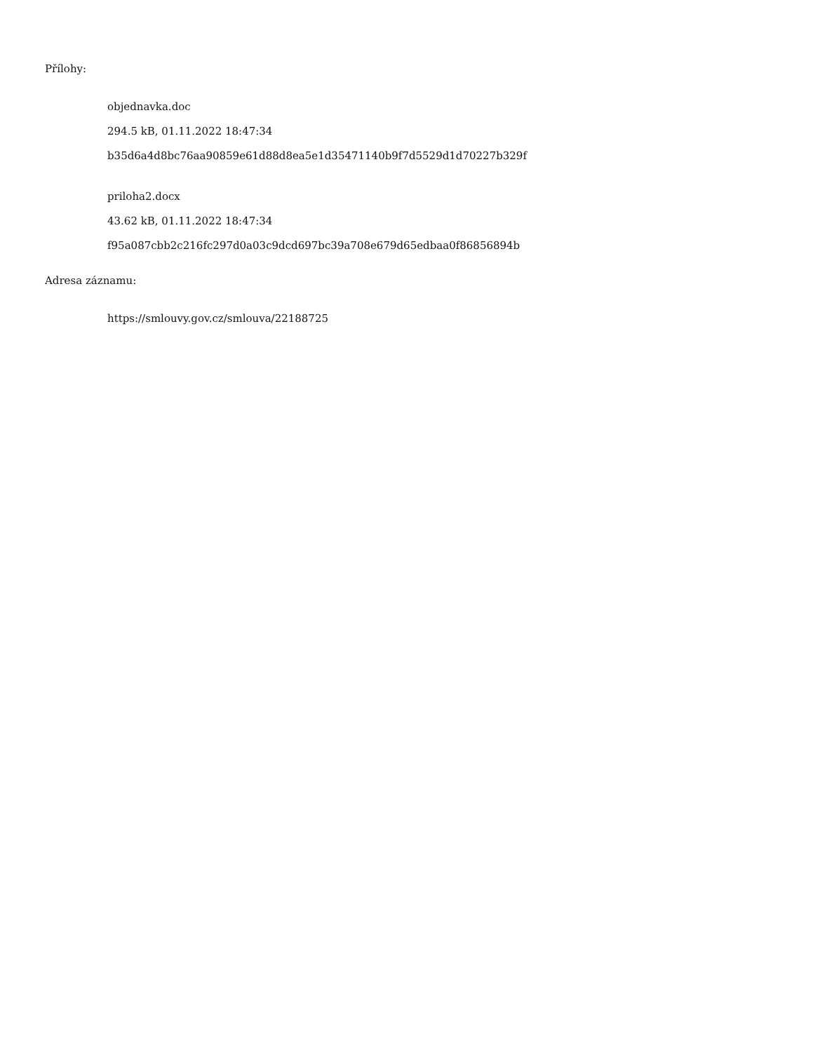Přílohy:
objednavka.doc
294.5 kB, 01.11.2022 18:47:34
b35d6a4d8bc76aa90859e61d88d8ea5e1d35471140b9f7d5529d1d70227b329f
priloha2.docx
43.62 kB, 01.11.2022 18:47:34
f95a087cbb2c216fc297d0a03c9dcd697bc39a708e679d65edbaa0f86856894b
Adresa záznamu:
https://smlouvy.gov.cz/smlouva/22188725